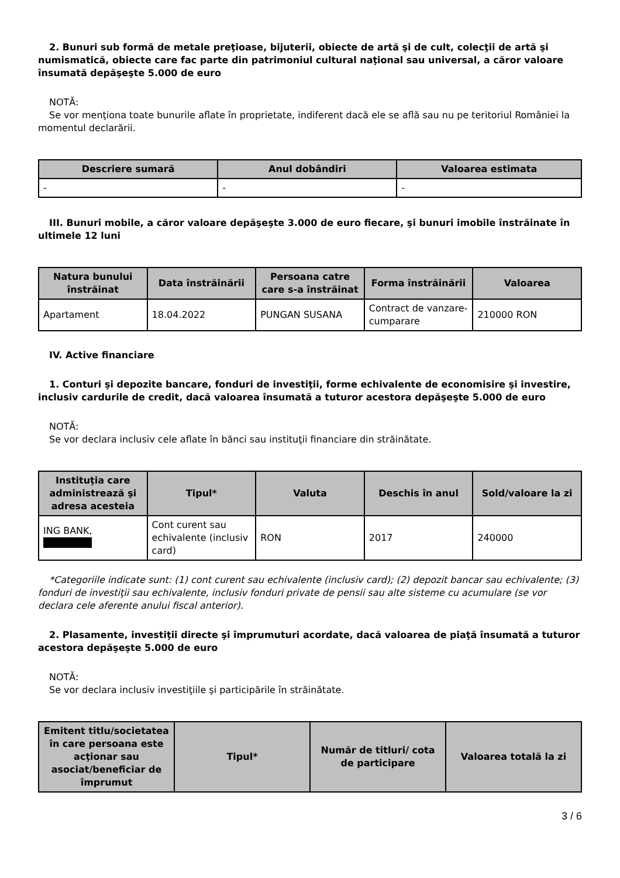2. Bunuri sub formă de metale preţioase, bijuterii, obiecte de artă şi de cult, colecţii de artă şi numismatică, obiecte care fac parte din patrimoniul cultural naţional sau universal, a căror valoare însumată depăşeşte 5.000 de euro
NOTĂ:
Se vor menţiona toate bunurile aflate în proprietate, indiferent dacă ele se află sau nu pe teritoriul României la momentul declarării.
| Descriere sumară | Anul dobândiri | Valoarea estimata |
| --- | --- | --- |
| - | - | - |
III. Bunuri mobile, a căror valoare depăşeşte 3.000 de euro fiecare, şi bunuri imobile înstrăinate în ultimele 12 luni
| Natura bunului înstrăinat | Data înstrăinării | Persoana catre care s-a înstrăinat | Forma înstrăinării | Valoarea |
| --- | --- | --- | --- | --- |
| Apartament | 18.04.2022 | PUNGAN SUSANA | Contract de vanzare-cumparare | 210000 RON |
IV. Active financiare
1. Conturi şi depozite bancare, fonduri de investiţii, forme echivalente de economisire şi investire, inclusiv cardurile de credit, dacă valoarea însumată a tuturor acestora depăşeşte 5.000 de euro
NOTĂ:
Se vor declara inclusiv cele aflate în bănci sau instituţii financiare din străinătate.
| Instituţia care administrează şi adresa acesteia | Tipul* | Valuta | Deschis în anul | Sold/valoare la zi |
| --- | --- | --- | --- | --- |
| ING BANK, | Cont curent sau echivalente (inclusiv card) | RON | 2017 | 240000 |
*Categoriile indicate sunt: (1) cont curent sau echivalente (inclusiv card); (2) depozit bancar sau echivalente; (3) fonduri de investiţii sau echivalente, inclusiv fonduri private de pensii sau alte sisteme cu acumulare (se vor declara cele aferente anului fiscal anterior).
2. Plasamente, investiţii directe şi împrumuturi acordate, dacă valoarea de piaţă însumată a tuturor acestora depăşeşte 5.000 de euro
NOTĂ:
Se vor declara inclusiv investiţiile şi participările în străinătate.
| Emitent titlu/societatea în care persoana este acţionar sau asociat/beneficiar de împrumut | Tipul* | Număr de titluri/ cota de participare | Valoarea totală la zi |
| --- | --- | --- | --- |
3 / 6